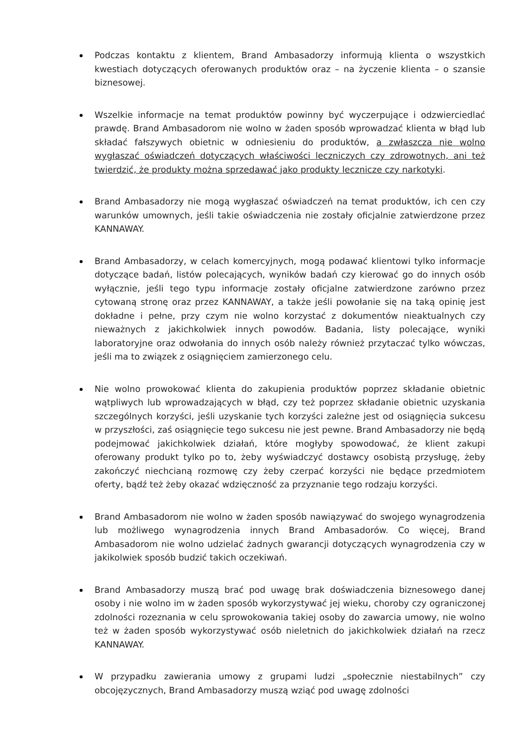Podczas kontaktu z klientem, Brand Ambasadorzy informują klienta o wszystkich kwestiach dotyczących oferowanych produktów oraz – na życzenie klienta – o szansie biznesowej.
Wszelkie informacje na temat produktów powinny być wyczerpujące i odzwierciedlać prawdę. Brand Ambasadorom nie wolno w żaden sposób wprowadzać klienta w błąd lub składać fałszywych obietnic w odniesieniu do produktów, a zwłaszcza nie wolno wygłaszać oświadczeń dotyczących właściwości leczniczych czy zdrowotnych, ani też twierdzić, że produkty można sprzedawać jako produkty lecznicze czy narkotyki.
Brand Ambasadorzy nie mogą wygłaszać oświadczeń na temat produktów, ich cen czy warunków umownych, jeśli takie oświadczenia nie zostały oficjalnie zatwierdzone przez KANNAWAY.
Brand Ambasadorzy, w celach komercyjnych, mogą podawać klientowi tylko informacje dotyczące badań, listów polecających, wyników badań czy kierować go do innych osób wyłącznie, jeśli tego typu informacje zostały oficjalne zatwierdzone zarówno przez cytowaną stronę oraz przez KANNAWAY, a także jeśli powołanie się na taką opinię jest dokładne i pełne, przy czym nie wolno korzystać z dokumentów nieaktualnych czy nieważnych z jakichkolwiek innych powodów. Badania, listy polecające, wyniki laboratoryjne oraz odwołania do innych osób należy również przytaczać tylko wówczas, jeśli ma to związek z osiągnięciem zamierzonego celu.
Nie wolno prowokować klienta do zakupienia produktów poprzez składanie obietnic wątpliwych lub wprowadzających w błąd, czy też poprzez składanie obietnic uzyskania szczególnych korzyści, jeśli uzyskanie tych korzyści zależne jest od osiągnięcia sukcesu w przyszłości, zaś osiągnięcie tego sukcesu nie jest pewne. Brand Ambasadorzy nie będą podejmować jakichkolwiek działań, które mogłyby spowodować, że klient zakupi oferowany produkt tylko po to, żeby wyświadczyć dostawcy osobistą przysługę, żeby zakończyć niechcianą rozmowę czy żeby czerpać korzyści nie będące przedmiotem oferty, bądź też żeby okazać wdzięczność za przyznanie tego rodzaju korzyści.
Brand Ambasadorom nie wolno w żaden sposób nawiązywać do swojego wynagrodzenia lub możliwego wynagrodzenia innych Brand Ambasadorów. Co więcej, Brand Ambasadorom nie wolno udzielać żadnych gwarancji dotyczących wynagrodzenia czy w jakikolwiek sposób budzić takich oczekiwań.
Brand Ambasadorzy muszą brać pod uwagę brak doświadczenia biznesowego danej osoby i nie wolno im w żaden sposób wykorzystywać jej wieku, choroby czy ograniczonej zdolności rozeznania w celu sprowokowania takiej osoby do zawarcia umowy, nie wolno też w żaden sposób wykorzystywać osób nieletnich do jakichkolwiek działań na rzecz KANNAWAY.
W przypadku zawierania umowy z grupami ludzi „społecznie niestabilnych” czy obcojęzycznych, Brand Ambasadorzy muszą wziąć pod uwagę zdolności